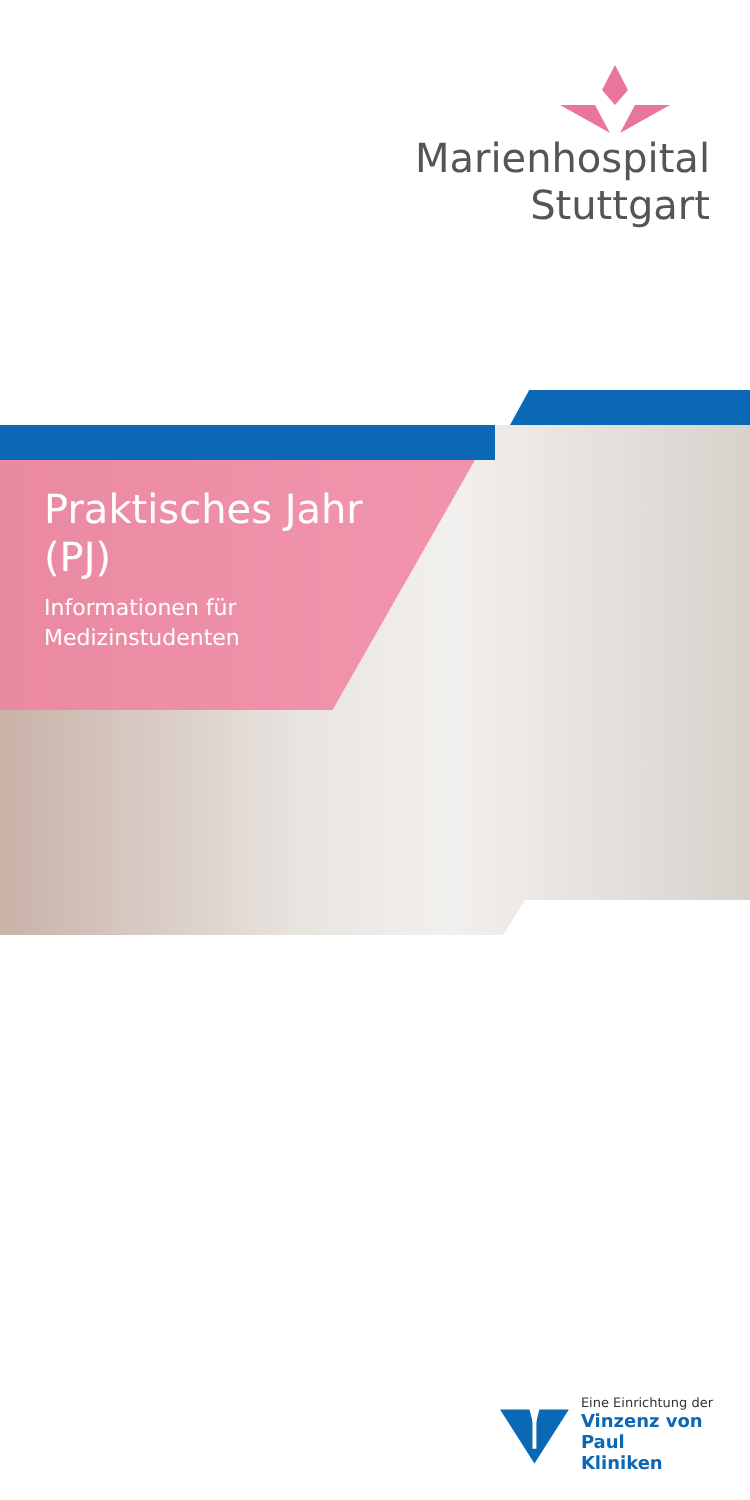Marienhospital
Stuttgart
Praktisches Jahr
(PJ)
Informationen für
Medizinstudenten
Eine Einrichtung der
Vinzenz von Paul
Kliniken